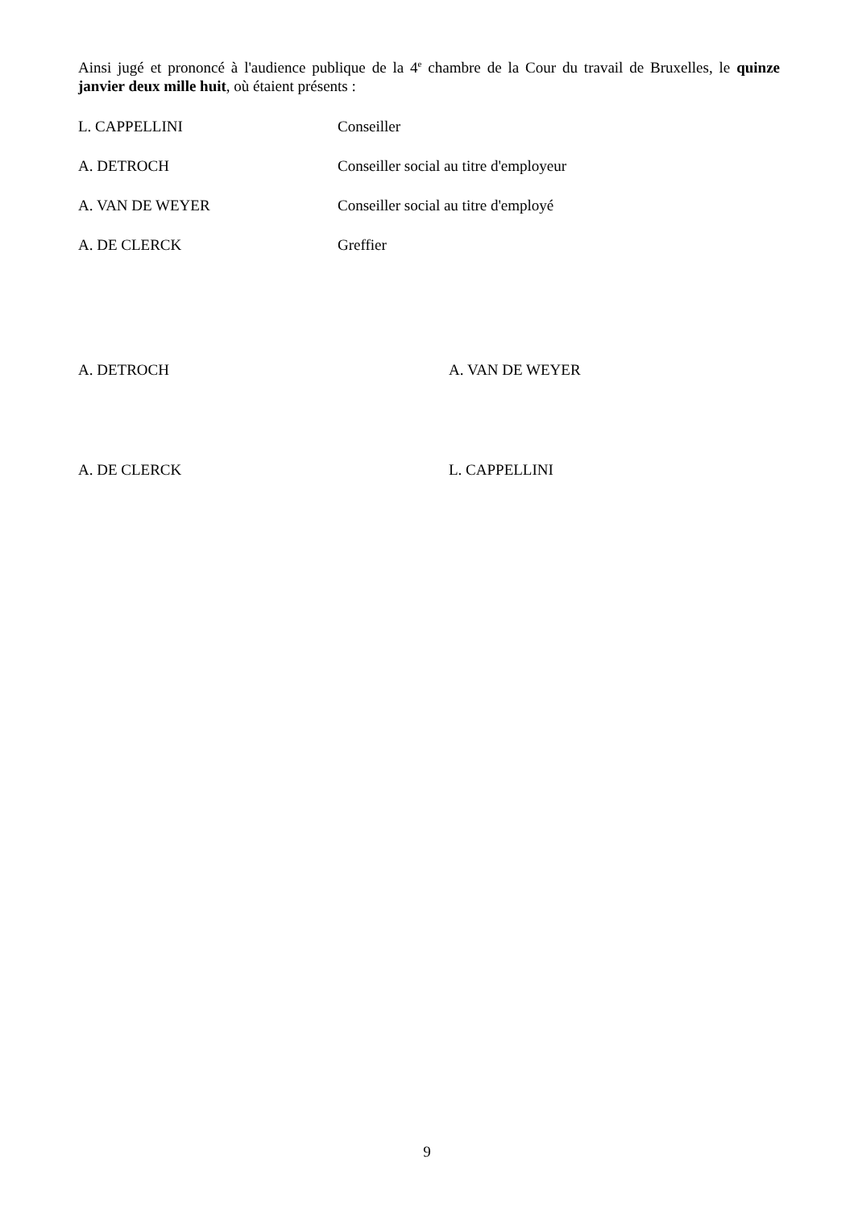Ainsi jugé et prononcé à l'audience publique de la 4<sup>e</sup> chambre de la Cour du travail de Bruxelles, le quinze janvier deux mille huit, où étaient présents :
L. CAPPELLINI Conseiller
A. DETROCH Conseiller social au titre d'employeur
A. VAN DE WEYER Conseiller social au titre d'employé
A. DE CLERCK Greffier
A. DETROCH A. VAN DE WEYER
A. DE CLERCK L. CAPPELLINI
9